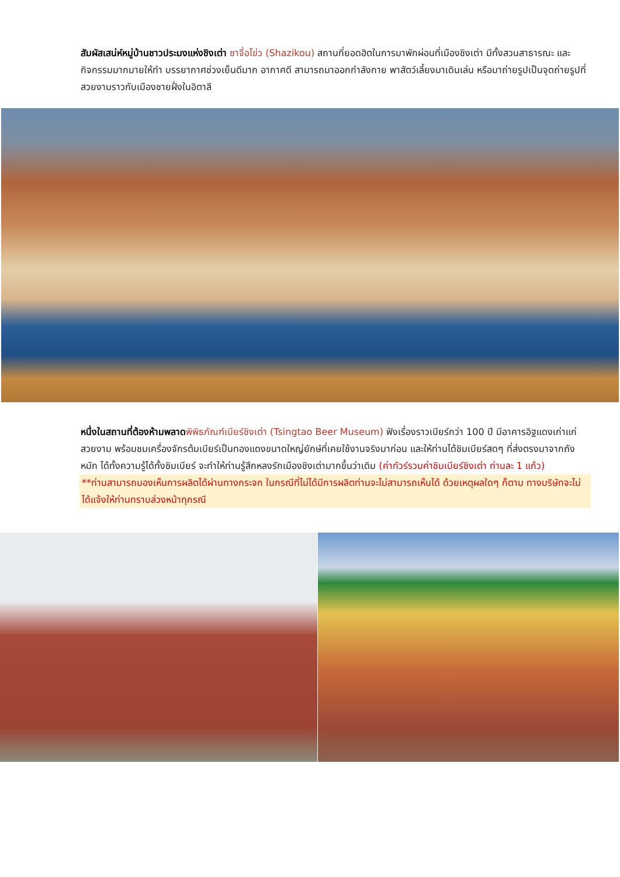สัมผัสเสน่ห์หมู่บ้านชาวประมงแห่งชิงเต่า ซาจื่อโข่ว (Shazikou) สถานที่ยอดฮิตในการมาพักผ่อนที่เมืองชิงเต่า มีทั้งสวนสาธารณะ และกิจกรรมมากมายให้ทำ บรรยากาศช่วงเย็นดีมาก อากาศดี สามารถมาออกกำลังกาย พาสัตว์เลี้ยงมาเดินเล่น หรือมาถ่ายรูปเป็นจุดถ่ายรูปที่สวยงามราวกับเมืองชายฝั่งในอิตาลี
หนึ่งในสถานที่ต้องห้ามพลาด พิพิธภัณฑ์เบียร์ชิงเต่า (Tsingtao Beer Museum) ฟังเรื่องราวเบียร์กว่า 100 ปี มีอาคารอิฐแดงเก่าแก่สวยงาม พร้อมชมเครื่องจักรต้มเบียร์เป็นทองแดงขนาดใหญ่ยักษ์ที่เคยใช้งานจริงมาก่อน และให้ท่านได้ชิมเบียร์สดๆ ที่ส่งตรงมาจากถังหมัก ได้ทั้งความรู้ได้ทั้งชิมเบียร์ จะทำให้ท่านรู้สึกหลงรักเมืองชิงเต่ามากขึ้นว่าเดิม (ค่าทัวร์รวมค่าชิมเบียร์ชิงเต่า ท่านละ 1 แก้ว)
**ท่านสามารถมองเห็นการผลิตได้ผ่านทางกระจก ในกรณีที่ไม่ได้มีการผลิตท่านจะไม่สามารถเห็นได้ ด้วยเหตุผลใดๆ ก็ตาม ทางบริษัทจะไม่ได้แจ้งให้ท่านทราบล่วงหน้าทุกรณี